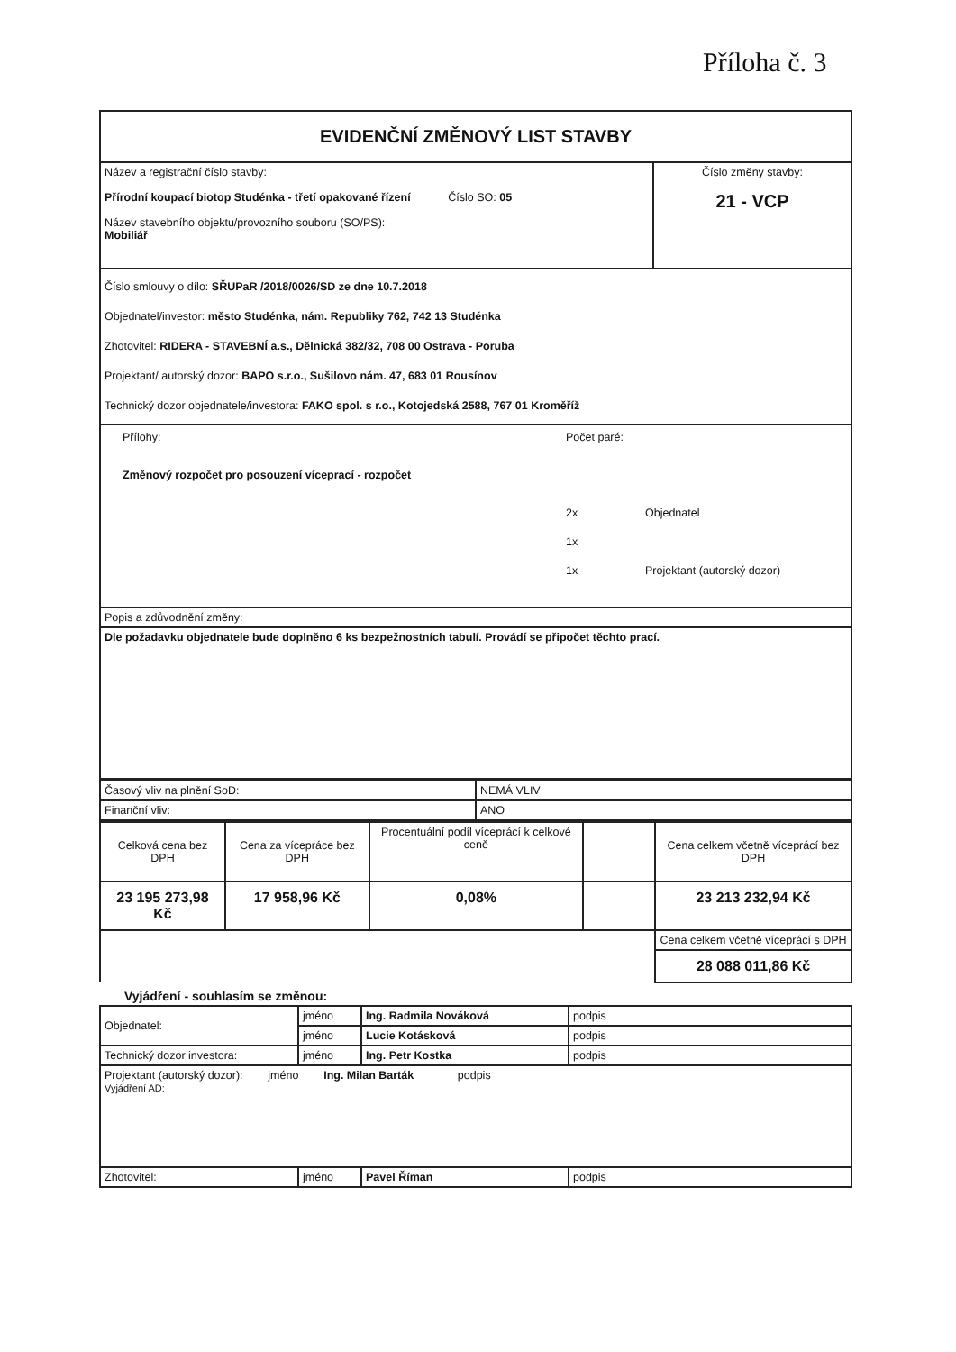Příloha č. 3
| EVIDENČNÍ ZMĚNOVÝ LIST STAVBY | |
| Název a registrační číslo stavby: Přírodní koupací biotop Studénka - třetí opakované řízení Číslo SO: 05 Název stavebního objektu/provozního souboru (SO/PS): Mobiliář | Číslo změny stavby: 21 - VCP |
| Číslo smlouvy o dílo: SŘUPaR /2018/0026/SD ze dne 10.7.2018 Objednatel/investor: město Studénka, nám. Republiky 762, 742 13 Studénka Zhotovitel: RIDERA - STAVEBNÍ a.s., Dělnická 382/32, 708 00 Ostrava - Poruba Projektant/ autorský dozor: BAPO s.r.o., Sušilovo nám. 47, 683 01 Rousínov Technický dozor objednatele/investora: FAKO spol. s r.o., Kotojedská 2588, 767 01 Kroměříž | |
| / Přílohy: / Počet paré: / / / Změnový rozpočet pro posouzení víceprací - rozpočet / / / / / 2x / Objednatel / / / 1x / / / / 1x / Projektant (autorský dozor) / | |
| Popis a zdůvodnění změny: | |
| Dle požadavku objednatele bude doplněno 6 ks bezpežnostních tabulí. Provádí se připočet těchto prací. | |
| Časový vliv na plnění SoD: | NEMÁ VLIV |
| Finanční vliv: | ANO |
| Celková cena bez DPH | Cena za vícepráce bez DPH | Procentuální podíl víceprácí k celkové ceně | | Cena celkem včetně víceprácí bez DPH |
| 23 195 273,98 Kč | 17 958,96 Kč | 0,08% | | 23 213 232,94 Kč |
| | | | | Cena celkem včetně víceprácí s DPH |
| | | | | 28 088 011,86 Kč |
Vyjádření - souhlasím se změnou:
| Objednatel: | jméno | Ing. Radmila Nováková | podpis |
| | jméno | Lucie Kotásková | podpis |
| Technický dozor investora: | jméno | Ing. Petr Kostka | podpis |
| Projektant (autorský dozor): jméno Ing. Milan Barták podpis Vyjádření AD: | | | |
| Zhotovitel: | jméno | Pavel Říman | podpis |